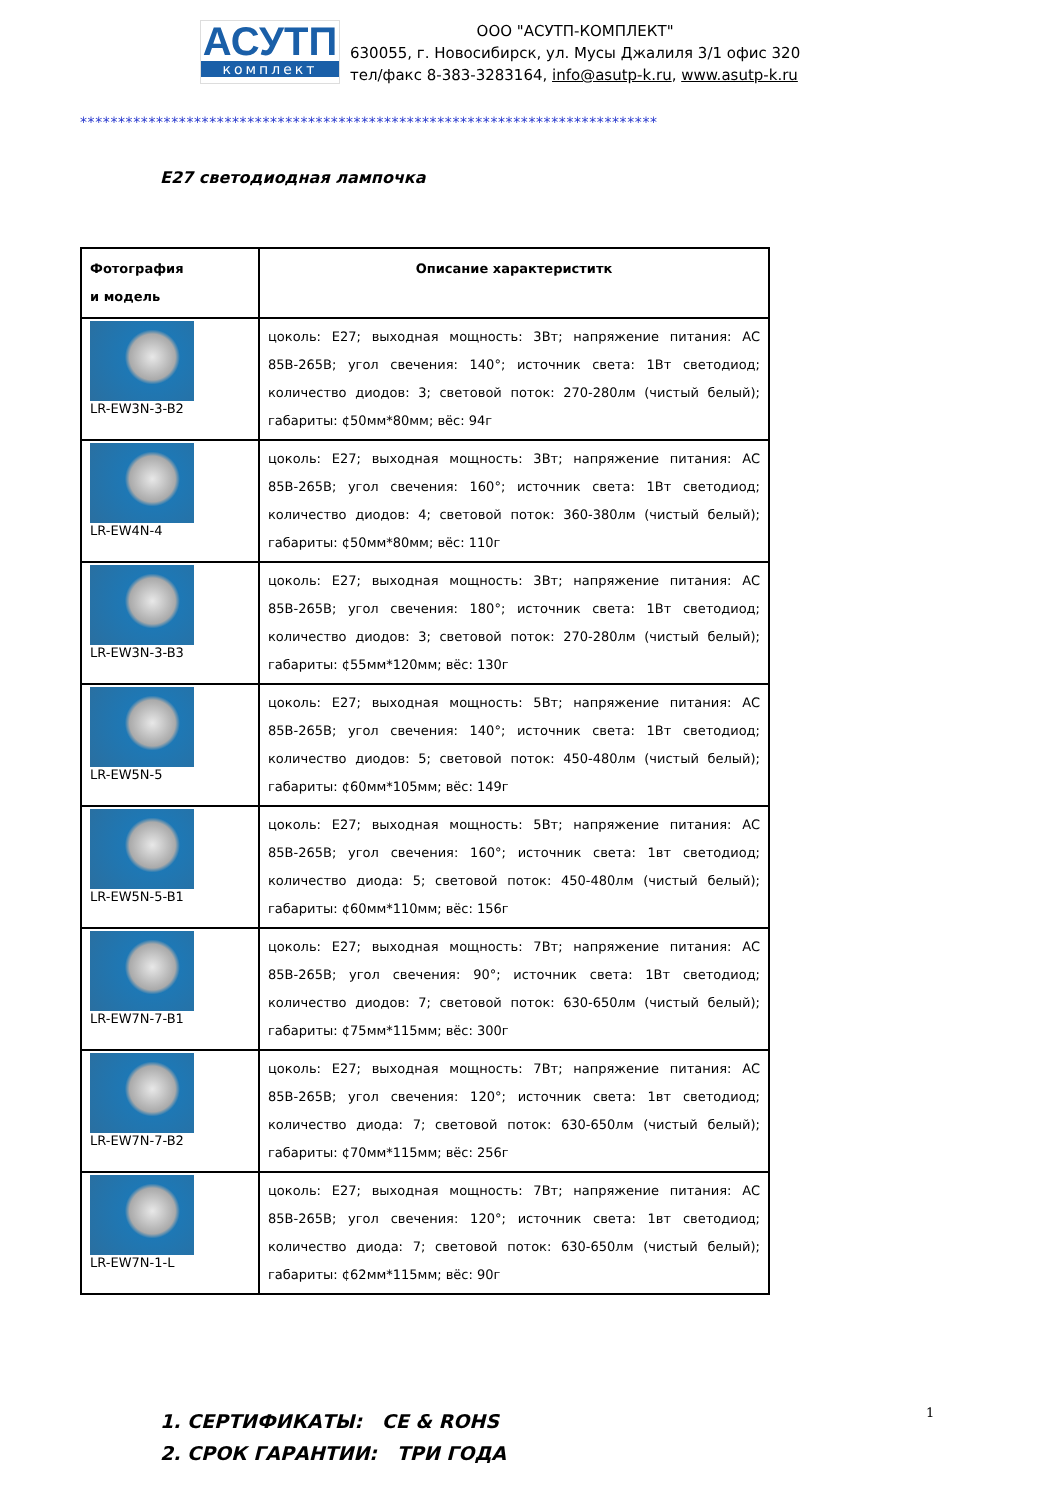АСУТП
комплект
ООО "АСУТП-КОМПЛЕКТ"
630055, г. Новосибирск, ул. Мусы Джалиля 3/1 офис 320
тел/факс 8-383-3283164, info@asutp-k.ru, www.asutp-k.ru
****************************************************************************
E27 светодиодная лампочка
| Фотография и модель | Описание характериститк |
| --- | --- |
| LR-EW3N-3-B2 | цоколь: E27; выходная мощность: 3Вт; напряжение питания: AC 85В-265В; угол свечения: 140°; источник света: 1Вт светодиод; количество диодов: 3; световой поток: 270-280лм (чистый белый); габариты: ¢50мм*80мм; вёс: 94г |
| LR-EW4N-4 | цоколь: E27; выходная мощность: 3Вт; напряжение питания: AC 85В-265В; угол свечения: 160°; источник света: 1Вт светодиод; количество диодов: 4; световой поток: 360-380лм (чистый белый); габариты: ¢50мм*80мм; вёс: 110г |
| LR-EW3N-3-B3 | цоколь: E27; выходная мощность: 3Вт; напряжение питания: AC 85В-265В; угол свечения: 180°; источник света: 1Вт светодиод; количество диодов: 3; световой поток: 270-280лм (чистый белый); габариты: ¢55мм*120мм; вёс: 130г |
| LR-EW5N-5 | цоколь: E27; выходная мощность: 5Вт; напряжение питания: AC 85В-265В; угол свечения: 140°; источник света: 1Вт светодиод; количество диодов: 5; световой поток: 450-480лм (чистый белый); габариты: ¢60мм*105мм; вёс: 149г |
| LR-EW5N-5-B1 | цоколь: E27; выходная мощность: 5Вт; напряжение питания: AC 85В-265В; угол свечения: 160°; источник света: 1вт светодиод; количество диода: 5; световой поток: 450-480лм (чистый белый); габариты: ¢60мм*110мм; вёс: 156г |
| LR-EW7N-7-B1 | цоколь: E27; выходная мощность: 7Вт; напряжение питания: AC 85В-265В; угол свечения: 90°; источник света: 1Вт светодиод; количество диодов: 7; световой поток: 630-650лм (чистый белый); габариты: ¢75мм*115мм; вёс: 300г |
| LR-EW7N-7-B2 | цоколь: E27; выходная мощность: 7Вт; напряжение питания: AC 85В-265В; угол свечения: 120°; источник света: 1вт светодиод; количество диода: 7; световой поток: 630-650лм (чистый белый); габариты: ¢70мм*115мм; вёс: 256г |
| LR-EW7N-1-L | цоколь: E27; выходная мощность: 7Вт; напряжение питания: AC 85В-265В; угол свечения: 120°; источник света: 1вт светодиод; количество диода: 7; световой поток: 630-650лм (чистый белый); габариты: ¢62мм*115мм; вёс: 90г |
1. СЕРТИФИКАТЫ: CE & ROHS
2. СРОК ГАРАНТИИ: ТРИ ГОДА
1